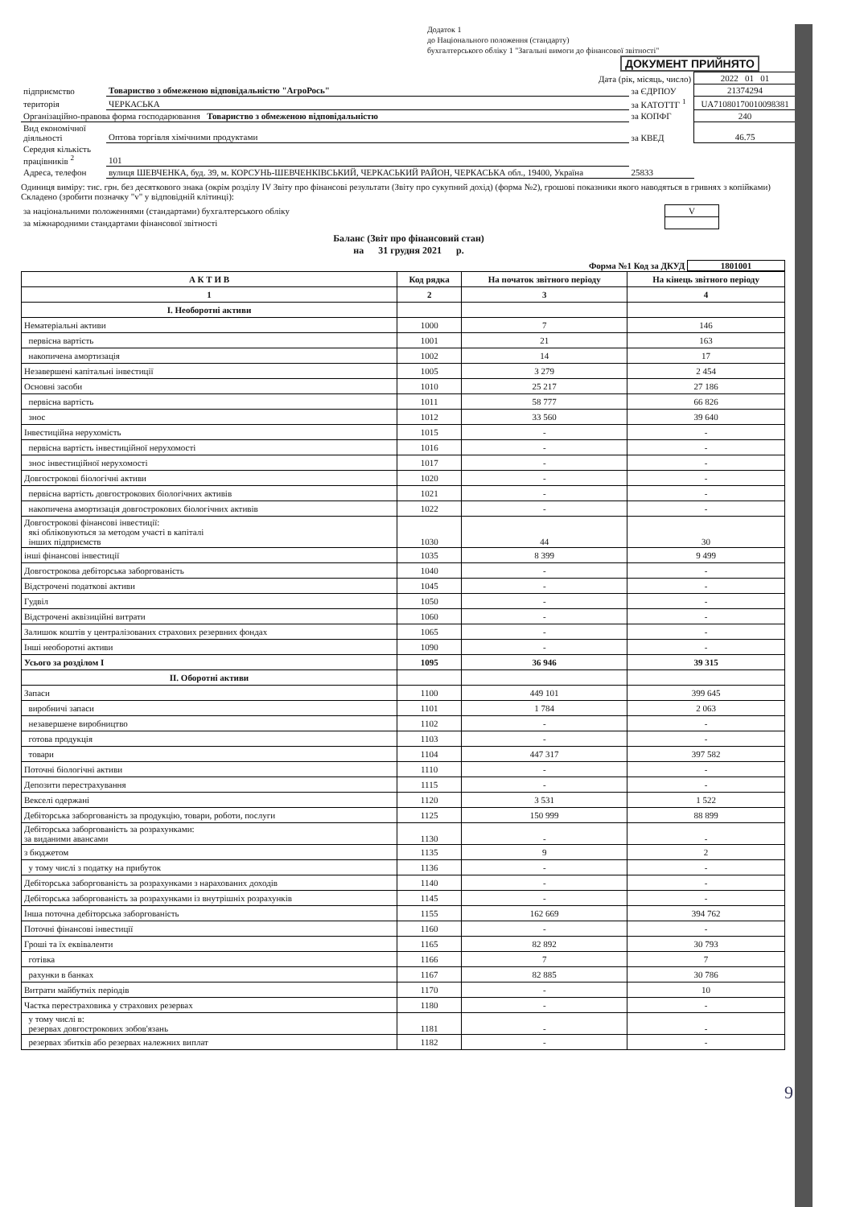Додаток 1
до Національного положення (стандарту)
бухгалтерського обліку 1 "Загальні вимоги до фінансової звітності"
ДОКУМЕНТ ПРИЙНЯТО
| Дата (рік, місяць, число) | | | 2022 01 01 |
| підприємство | Товариство з обмеженою відповідальністю "АгроРось" | за ЄДРПОУ | 21374294 |
| територія | ЧЕРКАСЬКА | за КАТОТТГ <sup>1</sup> | UA71080170010098381 |
| Організаційно-правова форма господарювання Товариство з обмеженою відповідальністю | | за КОПФГ | 240 |
| Вид економічної діяльності | Оптова торгівля хімічними продуктами | за КВЕД | 46.75 |
| Середня кількість працівників <sup>2</sup> | 101 | | |
| Адреса, телефон | вулиця ШЕВЧЕНКА, буд. 39, м. КОРСУНЬ-ШЕВЧЕНКІВСЬКИЙ, ЧЕРКАСЬКИЙ РАЙОН, ЧЕРКАСЬКА обл., 19400, Україна | 25833 | |
Одиниця виміру: тис. грн. без десяткового знака (окрім розділу IV Звіту про фінансові результати (Звіту про сукупний дохід) (форма №2), грошові показники якого наводяться в гривнях з копійками)
Складено (зробити позначку "v" у відповідній клітинці):
| за національними положеннями (стандартами) бухгалтерського обліку | V | |
| за міжнародними стандартами фінансової звітності | | |
Баланс (Звіт про фінансовий стан)
на 31 грудня 2021 р.
Форма №1 Код за ДКУД 1801001
| А К Т И В | Код рядка | На початок звітного періоду | На кінець звітного періоду |
| --- | --- | --- | --- |
| 1 | 2 | 3 | 4 |
| I. Необоротні активи | | | |
| Нематеріальні активи | 1000 | 7 | 146 |
| первісна вартість | 1001 | 21 | 163 |
| накопичена амортизація | 1002 | 14 | 17 |
| Незавершені капітальні інвестиції | 1005 | 3 279 | 2 454 |
| Основні засоби | 1010 | 25 217 | 27 186 |
| первісна вартість | 1011 | 58 777 | 66 826 |
| знос | 1012 | 33 560 | 39 640 |
| Інвестиційна нерухомість | 1015 | - | - |
| первісна вартість інвестиційної нерухомості | 1016 | - | - |
| знос інвестиційної нерухомості | 1017 | - | - |
| Довгострокові біологічні активи | 1020 | - | - |
| первісна вартість довгострокових біологічних активів | 1021 | - | - |
| накопичена амортизація довгострокових біологічних активів | 1022 | - | - |
| Довгострокові фінансові інвестиції: які обліковуються за методом участі в капіталі інших підприємств | 1030 | 44 | 30 |
| інші фінансові інвестиції | 1035 | 8 399 | 9 499 |
| Довгострокова дебіторська заборгованість | 1040 | - | - |
| Відстрочені податкові активи | 1045 | - | - |
| Гудвіл | 1050 | - | - |
| Відстрочені аквізиційні витрати | 1060 | - | - |
| Залишок коштів у централізованих страхових резервних фондах | 1065 | - | - |
| Інші необоротні активи | 1090 | - | - |
| Усього за розділом I | 1095 | 36 946 | 39 315 |
| II. Оборотні активи | | | |
| Запаси | 1100 | 449 101 | 399 645 |
| виробничі запаси | 1101 | 1 784 | 2 063 |
| незавершене виробництво | 1102 | - | - |
| готова продукція | 1103 | - | - |
| товари | 1104 | 447 317 | 397 582 |
| Поточні біологічні активи | 1110 | - | - |
| Депозити перестрахування | 1115 | - | - |
| Векселі одержані | 1120 | 3 531 | 1 522 |
| Дебіторська заборгованість за продукцію, товари, роботи, послуги | 1125 | 150 999 | 88 899 |
| Дебіторська заборгованість за розрахунками: за виданими авансами | 1130 | - | - |
| з бюджетом | 1135 | 9 | 2 |
| у тому числі з податку на прибуток | 1136 | - | - |
| Дебіторська заборгованість за розрахунками з нарахованих доходів | 1140 | - | - |
| Дебіторська заборгованість за розрахунками із внутрішніх розрахунків | 1145 | - | - |
| Інша поточна дебіторська заборгованість | 1155 | 162 669 | 394 762 |
| Поточні фінансові інвестиції | 1160 | - | - |
| Гроші та їх еквіваленти | 1165 | 82 892 | 30 793 |
| готівка | 1166 | 7 | 7 |
| рахунки в банках | 1167 | 82 885 | 30 786 |
| Витрати майбутніх періодів | 1170 | - | 10 |
| Частка перестраховика у страхових резервах | 1180 | - | - |
| у тому числі в: резервах довгострокових зобов'язань | 1181 | - | - |
| резервах збитків або резервах належних виплат | 1182 | - | - |
9